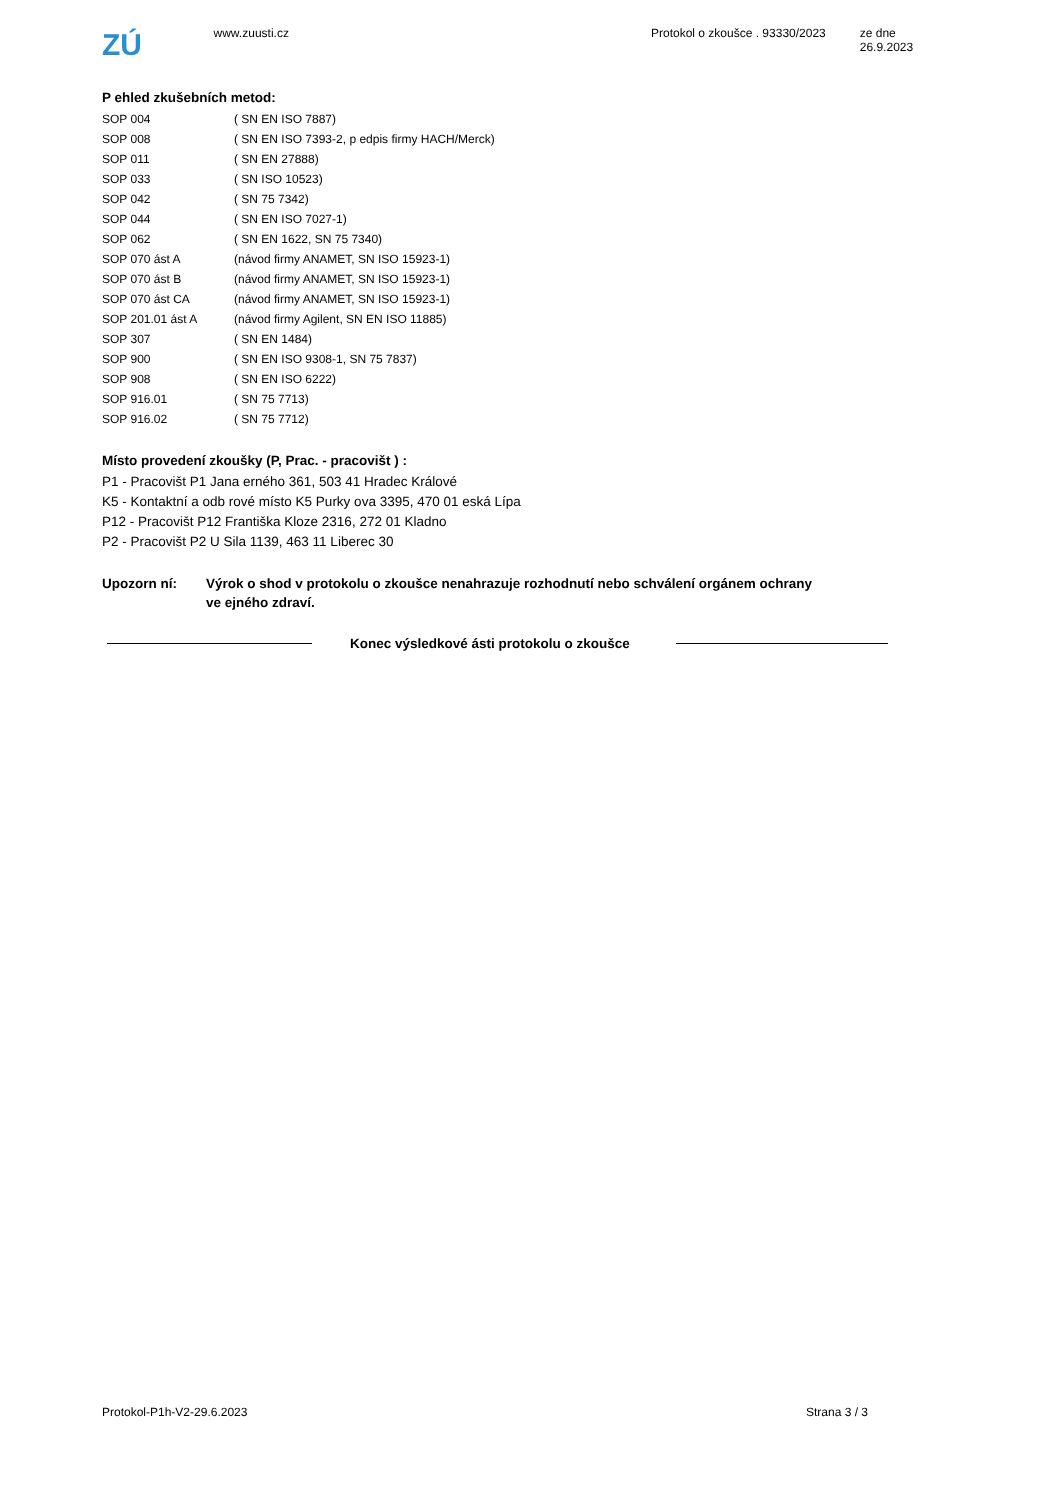ZÚ
www.zuusti.cz Protokol o zkoušce . 93330/2023
ze dne 26.9.2023
P ehled zkušebních metod:
| SOP 004 | ( SN EN ISO 7887) |
| SOP 008 | ( SN EN ISO 7393-2, p edpis firmy HACH/Merck) |
| SOP 011 | ( SN EN 27888) |
| SOP 033 | ( SN ISO 10523) |
| SOP 042 | ( SN 75 7342) |
| SOP 044 | ( SN EN ISO 7027-1) |
| SOP 062 | ( SN EN 1622, SN 75 7340) |
| SOP 070 ást A | (návod firmy ANAMET, SN ISO 15923-1) |
| SOP 070 ást B | (návod firmy ANAMET, SN ISO 15923-1) |
| SOP 070 ást CA | (návod firmy ANAMET, SN ISO 15923-1) |
| SOP 201.01 ást A | (návod firmy Agilent, SN EN ISO 11885) |
| SOP 307 | ( SN EN 1484) |
| SOP 900 | ( SN EN ISO 9308-1, SN 75 7837) |
| SOP 908 | ( SN EN ISO 6222) |
| SOP 916.01 | ( SN 75 7713) |
| SOP 916.02 | ( SN 75 7712) |
Místo provedení zkoušky (P, Prac. - pracovišt ) :
P1 - Pracovišt P1 Jana erného 361, 503 41 Hradec Králové
K5 - Kontaktní a odb rové místo K5 Purky ova 3395, 470 01 eská Lípa
P12 - Pracovišt P12 Františka Kloze 2316, 272 01 Kladno
P2 - Pracovišt P2 U Sila 1139, 463 11 Liberec 30
Upozorn ní: Výrok o shod v protokolu o zkoušce nenahrazuje rozhodnutí nebo schválení orgánem ochrany
ve ejného zdraví.
Konec výsledkové ásti protokolu o zkoušce
Protokol-P1h-V2-29.6.2023 Strana 3 / 3